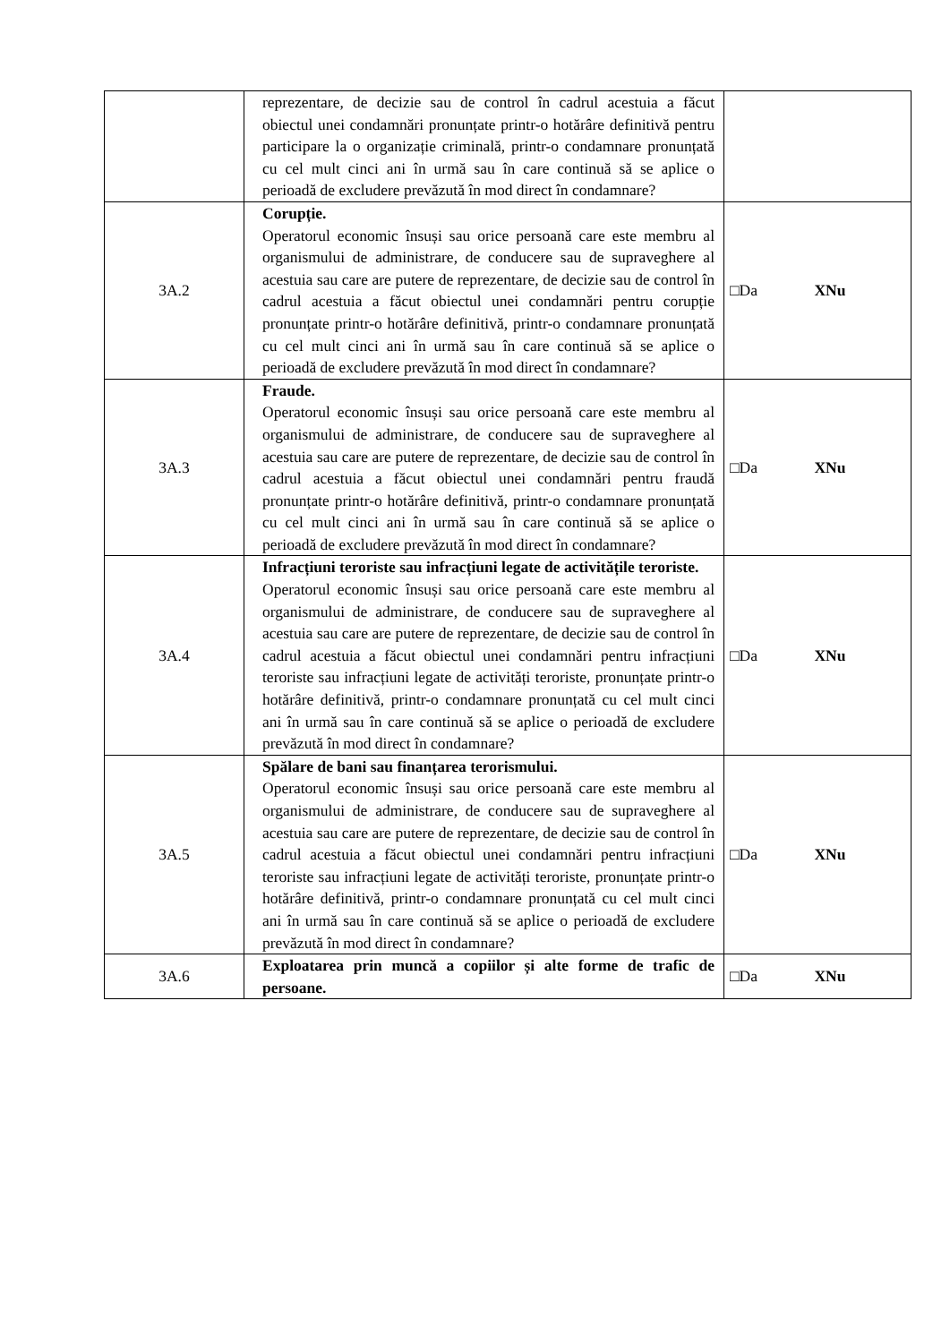| | reprezentare, de decizie sau de control în cadrul acestuia a făcut obiectul unei condamnări pronunțate printr-o hotărâre definitivă pentru participare la o organizație criminală, printr-o condamnare pronunțată cu cel mult cinci ani în urmă sau în care continuă să se aplice o perioadă de excludere prevăzută în mod direct în condamnare? | |
| 3A.2 | Corupție. Operatorul economic însuși sau orice persoană care este membru al organismului de administrare, de conducere sau de supraveghere al acestuia sau care are putere de reprezentare, de decizie sau de control în cadrul acestuia a făcut obiectul unei condamnări pentru corupție pronunțate printr-o hotărâre definitivă, printr-o condamnare pronunțată cu cel mult cinci ani în urmă sau în care continuă să se aplice o perioadă de excludere prevăzută în mod direct în condamnare? | □Da XNu |
| 3A.3 | Fraude. Operatorul economic însuși sau orice persoană care este membru al organismului de administrare, de conducere sau de supraveghere al acestuia sau care are putere de reprezentare, de decizie sau de control în cadrul acestuia a făcut obiectul unei condamnări pentru fraudă pronunțate printr-o hotărâre definitivă, printr-o condamnare pronunțată cu cel mult cinci ani în urmă sau în care continuă să se aplice o perioadă de excludere prevăzută în mod direct în condamnare? | □Da XNu |
| 3A.4 | Infracțiuni teroriste sau infracțiuni legate de activitățile teroriste. Operatorul economic însuși sau orice persoană care este membru al organismului de administrare, de conducere sau de supraveghere al acestuia sau care are putere de reprezentare, de decizie sau de control în cadrul acestuia a făcut obiectul unei condamnări pentru infracțiuni teroriste sau infracțiuni legate de activități teroriste, pronunțate printr-o hotărâre definitivă, printr-o condamnare pronunțată cu cel mult cinci ani în urmă sau în care continuă să se aplice o perioadă de excludere prevăzută în mod direct în condamnare? | □Da XNu |
| 3A.5 | Spălare de bani sau finanțarea terorismului. Operatorul economic însuși sau orice persoană care este membru al organismului de administrare, de conducere sau de supraveghere al acestuia sau care are putere de reprezentare, de decizie sau de control în cadrul acestuia a făcut obiectul unei condamnări pentru infracțiuni teroriste sau infracțiuni legate de activități teroriste, pronunțate printr-o hotărâre definitivă, printr-o condamnare pronunțată cu cel mult cinci ani în urmă sau în care continuă să se aplice o perioadă de excludere prevăzută în mod direct în condamnare? | □Da XNu |
| 3A.6 | Exploatarea prin muncă a copiilor și alte forme de trafic de persoane. | □Da XNu |